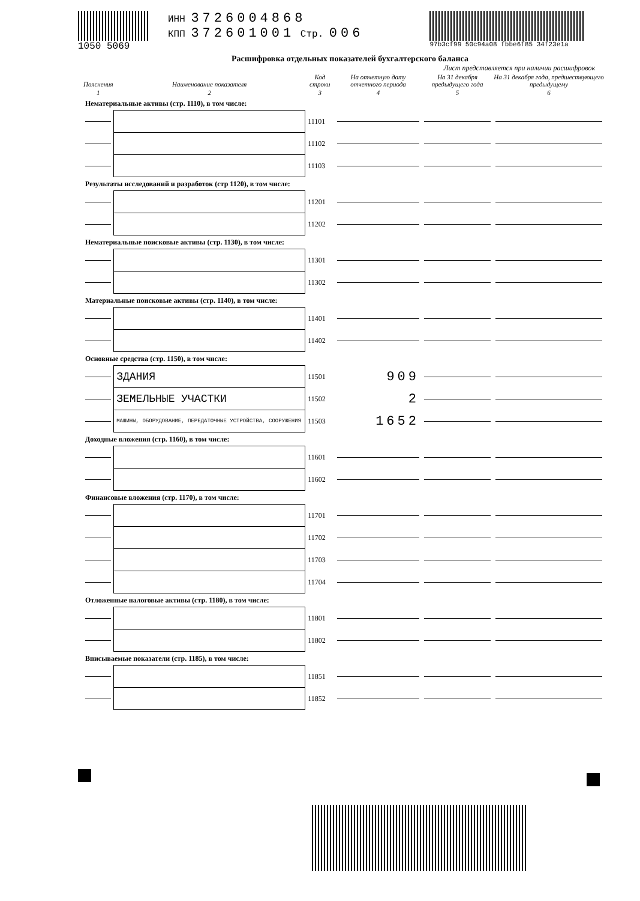1050 5069 ИНН 3726004868
КПП 372601001 Стр. 006
97b3cf99 50c94a08 fbbe6f85 34f23e1a
Расшифровка отдельных показателей бухгалтерского баланса
Лист представляется при наличии расшифровок
| Пояснения | Наименование показателя | Код строки | На отчетную дату отчетного периода | На 31 декабря предыдущего года | На 31 декабря года, предшествующего предыдущему |
| --- | --- | --- | --- | --- | --- |
| 1 | 2 | 3 | 4 | 5 | 6 |
| Нематериальные активы (стр. 1110), в том числе: | | | | | |
| | | 11101 | | | |
| | | 11102 | | | |
| | | 11103 | | | |
| Результаты исследований и разработок (стр 1120), в том числе: | | | | | |
| | | 11201 | | | |
| | | 11202 | | | |
| Нематериальные поисковые активы (стр. 1130), в том числе: | | | | | |
| | | 11301 | | | |
| | | 11302 | | | |
| Материальные поисковые активы (стр. 1140), в том числе: | | | | | |
| | | 11401 | | | |
| | | 11402 | | | |
| Основные средства (стр. 1150), в том числе: | | | | | |
| | ЗДАНИЯ | 11501 | 909 | | |
| | ЗЕМЕЛЬНЫЕ УЧАСТКИ | 11502 | 2 | | |
| | МАШИНЫ, ОБОРУДОВАНИЕ, ПЕРЕДАТОЧНЫЕ УСТРОЙСТВА, СООРУЖЕНИЯ | 11503 | 1652 | | |
| Доходные вложения (стр. 1160), в том числе: | | | | | |
| | | 11601 | | | |
| | | 11602 | | | |
| Финансовые вложения (стр. 1170), в том числе: | | | | | |
| | | 11701 | | | |
| | | 11702 | | | |
| | | 11703 | | | |
| | | 11704 | | | |
| Отложенные налоговые активы (стр. 1180), в том числе: | | | | | |
| | | 11801 | | | |
| | | 11802 | | | |
| Вписываемые показатели (стр. 1185), в том числе: | | | | | |
| | | 11851 | | | |
| | | 11852 | | | |